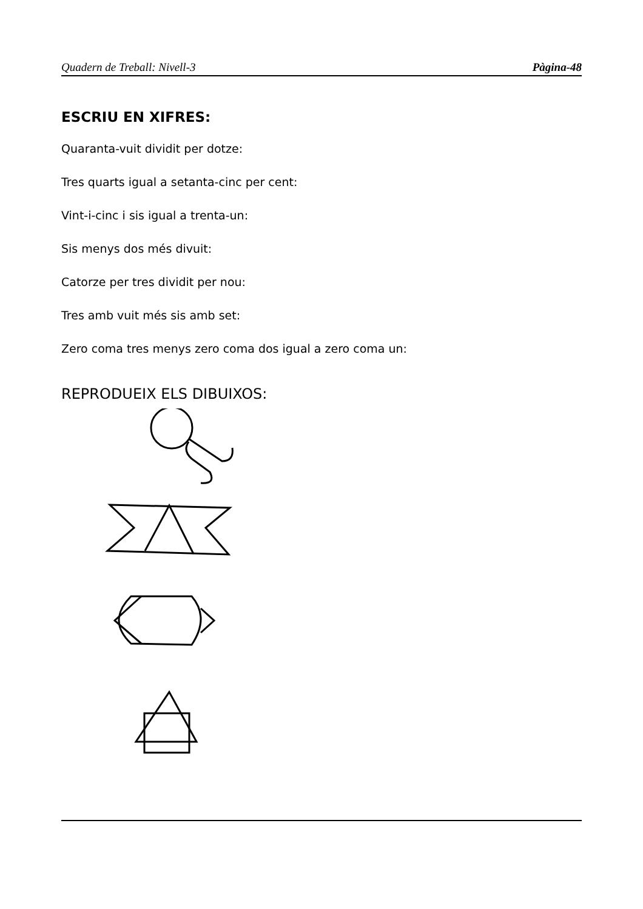Quadern de Treball: Nivell-3 Pàgina-48
ESCRIU EN XIFRES:
Quaranta-vuit dividit per dotze:
Tres quarts igual a setanta-cinc per cent:
Vint-i-cinc i sis igual a trenta-un:
Sis menys dos més divuit:
Catorze per tres dividit per nou:
Tres amb vuit més sis amb set:
Zero coma tres menys zero coma dos igual a zero coma un:
REPRODUEIX ELS DIBUIXOS: